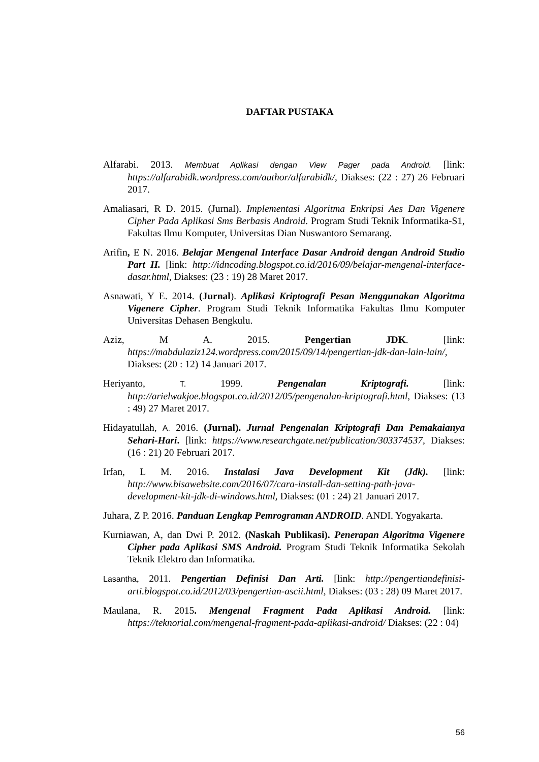DAFTAR PUSTAKA
Alfarabi. 2013. Membuat Aplikasi dengan View Pager pada Android. [link: https://alfarabidk.wordpress.com/author/alfarabidk/, Diakses: (22 : 27) 26 Februari 2017.
Amaliasari, R D. 2015. (Jurnal). Implementasi Algoritma Enkripsi Aes Dan Vigenere Cipher Pada Aplikasi Sms Berbasis Android. Program Studi Teknik Informatika-S1, Fakultas Ilmu Komputer, Universitas Dian Nuswantoro Semarang.
Arifin, E N. 2016. Belajar Mengenal Interface Dasar Android dengan Android Studio Part II. [link: http://idncoding.blogspot.co.id/2016/09/belajar-mengenal-interface-dasar.html, Diakses: (23 : 19) 28 Maret 2017.
Asnawati, Y E. 2014. (Jurnal). Aplikasi Kriptografi Pesan Menggunakan Algoritma Vigenere Cipher. Program Studi Teknik Informatika Fakultas Ilmu Komputer Universitas Dehasen Bengkulu.
Aziz, M A. 2015. Pengertian JDK. [link: https://mabdulaziz124.wordpress.com/2015/09/14/pengertian-jdk-dan-lain-lain/, Diakses: (20 : 12) 14 Januari 2017.
Heriyanto, T. 1999. Pengenalan Kriptografi. [link: http://arielwakjoe.blogspot.co.id/2012/05/pengenalan-kriptografi.html, Diakses: (13 : 49) 27 Maret 2017.
Hidayatullah, A. 2016. (Jurnal). Jurnal Pengenalan Kriptografi Dan Pemakaianya Sehari-Hari. [link: https://www.researchgate.net/publication/303374537, Diakses: (16 : 21) 20 Februari 2017.
Irfan, L M. 2016. Instalasi Java Development Kit (Jdk). [link: http://www.bisawebsite.com/2016/07/cara-install-dan-setting-path-java-development-kit-jdk-di-windows.html, Diakses: (01 : 24) 21 Januari 2017.
Juhara, Z P. 2016. Panduan Lengkap Pemrograman ANDROID. ANDI. Yogyakarta.
Kurniawan, A, dan Dwi P. 2012. (Naskah Publikasi). Penerapan Algoritma Vigenere Cipher pada Aplikasi SMS Android. Program Studi Teknik Informatika Sekolah Teknik Elektro dan Informatika.
Lasantha, 2011. Pengertian Definisi Dan Arti. [link: http://pengertiandefinisi-arti.blogspot.co.id/2012/03/pengertian-ascii.html, Diakses: (03 : 28) 09 Maret 2017.
Maulana, R. 2015. Mengenal Fragment Pada Aplikasi Android. [link: https://teknorial.com/mengenal-fragment-pada-aplikasi-android/ Diakses: (22 : 04)
56